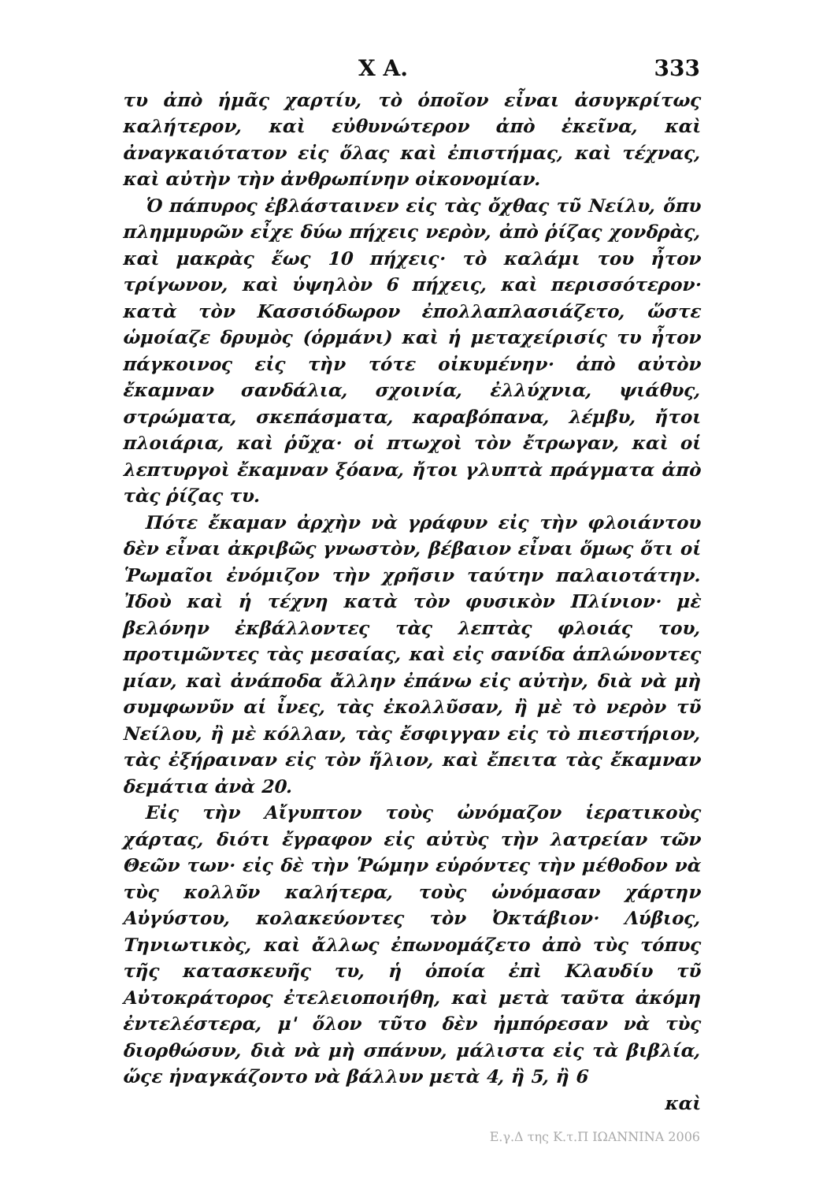Χ Α. 333
τυ ἀπὸ ἡμᾶς χαρτίυ, τὸ ὁποῖον εἶναι ἀσυγκρίτως καλήτερον, καὶ εὐθυνώτερον ἀπὸ ἐκεῖνα, καὶ ἀναγκαιότατον εἰς ὅλας καὶ ἐπιστήμας, καὶ τέχνας, καὶ αὐτὴν τὴν ἀνθρωπίνην οἰκονομίαν.
Ὁ πάπυρος ἐβλάσταινεν εἰς τὰς ὄχθας τῦ Νείλυ, ὅπυ πλημμυρῶν εἶχε δύω πήχεις νερὸν, ἀπὸ ῥίζας χονδρὰς, καὶ μακρὰς ἕως 10 πήχεις· τὸ καλάμι του ἦτον τρίγωνον, καὶ ὑψηλὸν 6 πήχεις, καὶ περισσότερον· κατὰ τὸν Κασσιόδωρον ἐπολλαπλασιάζετο, ὥστε ὡμοίαζε δρυμὸς (ὁρμάνι) καὶ ἡ μεταχείρισίς τυ ἦτον πάγκοινος εἰς τὴν τότε οἰκυμένην· ἀπὸ αὐτὸν ἔκαμναν σανδάλια, σχοινία, ἐλλύχνια, ψιάθυς, στρώματα, σκεπάσματα, καραβόπανα, λέμβυ, ἤτοι πλοιάρια, καὶ ῥῦχα· οἱ πτωχοὶ τὸν ἔτρωγαν, καὶ οἱ λεπτυργοὶ ἔκαμναν ξόανα, ἤτοι γλυπτὰ πράγματα ἀπὸ τὰς ῥίζας τυ.
Πότε ἔκαμαν ἀρχὴν νὰ γράφυν εἰς τὴν φλοιάντου δὲν εἶναι ἀκριβῶς γνωστὸν, βέβαιον εἶναι ὅμως ὅτι οἱ Ῥωμαῖοι ἐνόμιζον τὴν χρῆσιν ταύτην παλαιοτάτην. Ἰδοὺ καὶ ἡ τέχνη κατὰ τὸν φυσικὸν Πλίνιον· μὲ βελόνην ἐκβάλλοντες τὰς λεπτὰς φλοιάς του, προτιμῶντες τὰς μεσαίας, καὶ εἰς σανίδα ἁπλώνοντες μίαν, καὶ ἀνάποδα ἄλλην ἐπάνω εἰς αὐτὴν, διὰ νὰ μὴ συμφωνῦν αἱ ἶνες, τὰς ἐκολλῦσαν, ἢ μὲ τὸ νερὸν τῦ Νείλου, ἢ μὲ κόλλαν, τὰς ἔσφιγγαν εἰς τὸ πιεστήριον, τὰς ἐξήραιναν εἰς τὸν ἥλιον, καὶ ἔπειτα τὰς ἔκαμναν δεμάτια ἀνὰ 20.
Εἰς τὴν Αἴγυπτον τοὺς ὠνόμαζον ἱερατικοὺς χάρτας, διότι ἔγραφον εἰς αὐτὺς τὴν λατρείαν τῶν Θεῶν των· εἰς δὲ τὴν Ῥώμην εὑρόντες τὴν μέθοδον νὰ τὺς κολλῦν καλήτερα, τοὺς ὠνόμασαν χάρτην Αὐγύστου, κολακεύοντες τὸν Ὀκτάβιον· Λύβιος, Τηνιωτικὸς, καὶ ἄλλως ἐπωνομάζετο ἀπὸ τὺς τόπυς τῆς κατασκευῆς τυ, ἡ ὁποία ἐπὶ Κλαυδίυ τῦ Αὐτοκράτορος ἐτελειοποιήθη, καὶ μετὰ ταῦτα ἀκόμη ἐντελέστερα, μ' ὅλον τῦτο δὲν ἠμπόρεσαν νὰ τὺς διορθώσυν, διὰ νὰ μὴ σπάνυν, μάλιστα εἰς τὰ βιβλία, ὥςε ἠναγκάζοντο νὰ βάλλυν μετὰ 4, ἢ 5, ἢ 6
καὶ
Ε.γ.Δ της Κ.τ.Π ΙΩΑΝΝΙΝΑ 2006